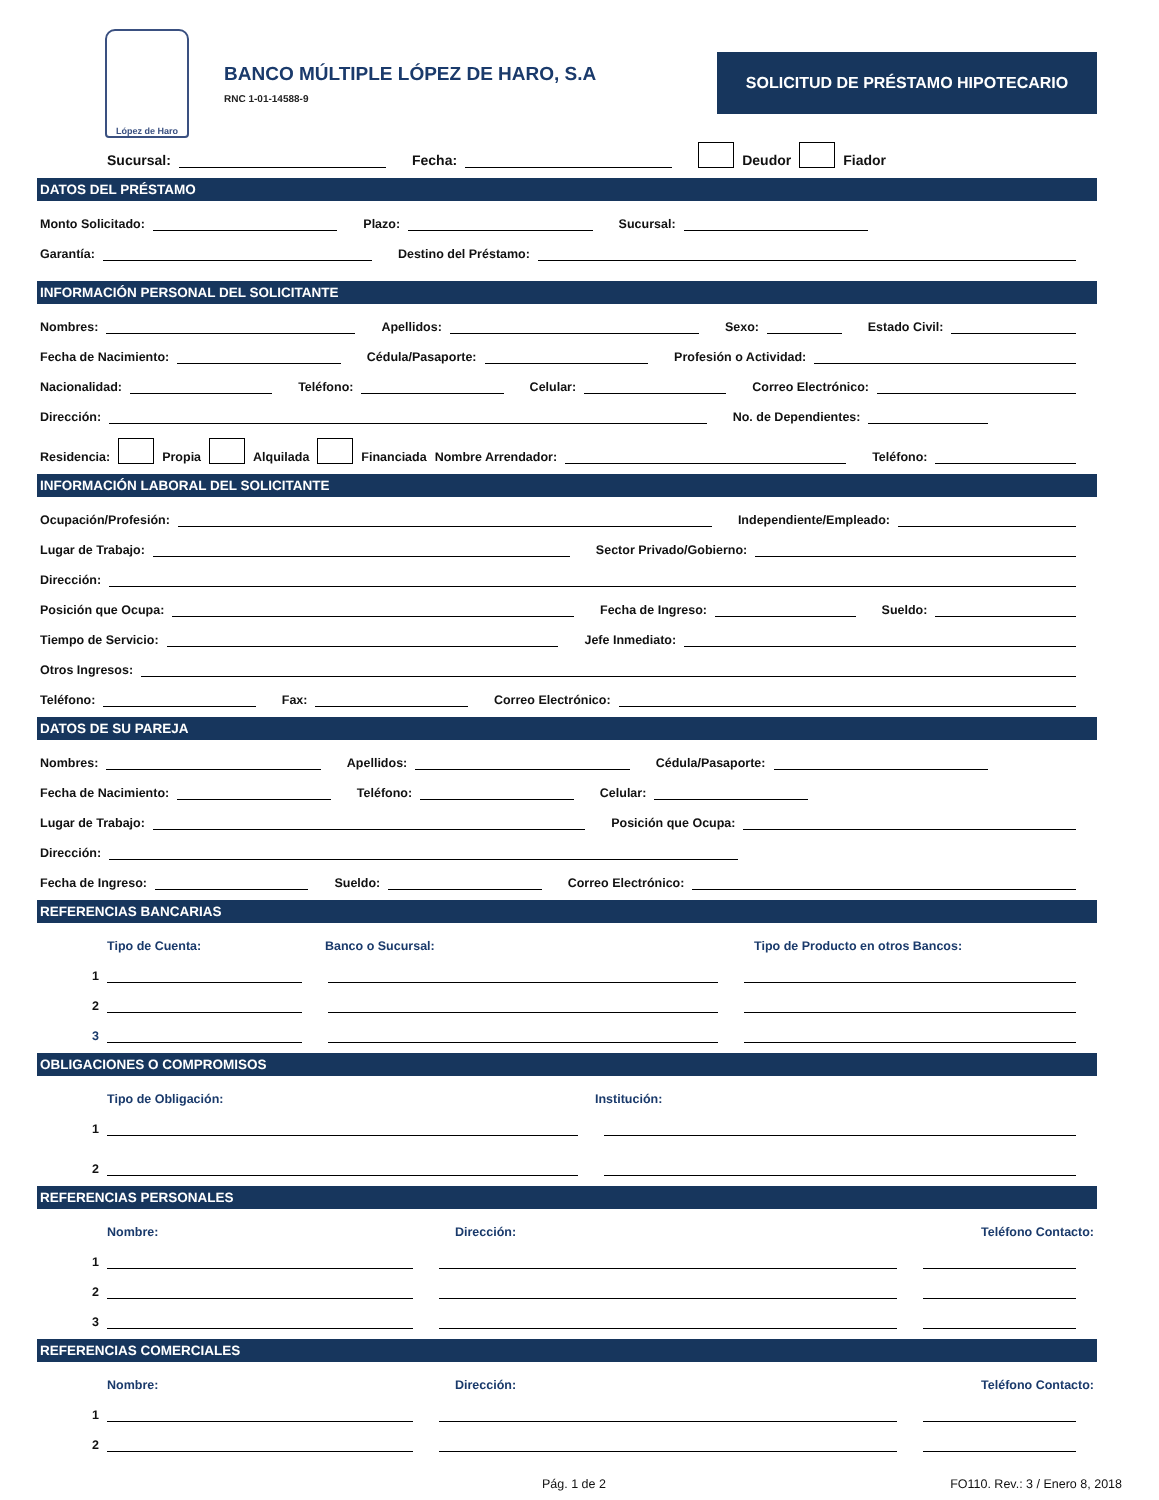López de Haro
BANCO MÚLTIPLE LÓPEZ DE HARO, S.A
RNC 1-01-14588-9
SOLICITUD DE PRÉSTAMO HIPOTECARIO
Sucursal: Fecha: Deudor Fiador
DATOS DEL PRÉSTAMO
Monto Solicitado: Plazo: Sucursal:
Garantía: Destino del Préstamo:
INFORMACIÓN PERSONAL DEL SOLICITANTE
Nombres: Apellidos: Sexo: Estado Civil:
Fecha de Nacimiento: Cédula/Pasaporte: Profesión o Actividad:
Nacionalidad: Teléfono: Celular: Correo Electrónico:
Dirección: No. de Dependientes:
Residencia: Propia Alquilada Financiada Nombre Arrendador: Teléfono:
INFORMACIÓN LABORAL DEL SOLICITANTE
Ocupación/Profesión: Independiente/Empleado:
Lugar de Trabajo: Sector Privado/Gobierno:
Dirección:
Posición que Ocupa: Fecha de Ingreso: Sueldo:
Tiempo de Servicio: Jefe Inmediato:
Otros Ingresos:
Teléfono: Fax: Correo Electrónico:
DATOS DE SU PAREJA
Nombres: Apellidos: Cédula/Pasaporte:
Fecha de Nacimiento: Teléfono: Celular:
Lugar de Trabajo: Posición que Ocupa:
Dirección:
Fecha de Ingreso: Sueldo: Correo Electrónico:
REFERENCIAS BANCARIAS
Tipo de Cuenta: Banco o Sucursal: Tipo de Producto en otros Bancos:
1
2
3
OBLIGACIONES O COMPROMISOS
Tipo de Obligación: Institución:
1
2
REFERENCIAS PERSONALES
Nombre: Dirección: Teléfono Contacto:
1
2
3
REFERENCIAS COMERCIALES
Nombre: Dirección: Teléfono Contacto:
1
2
Pág. 1 de 2 FO110. Rev.: 3 / Enero 8, 2018